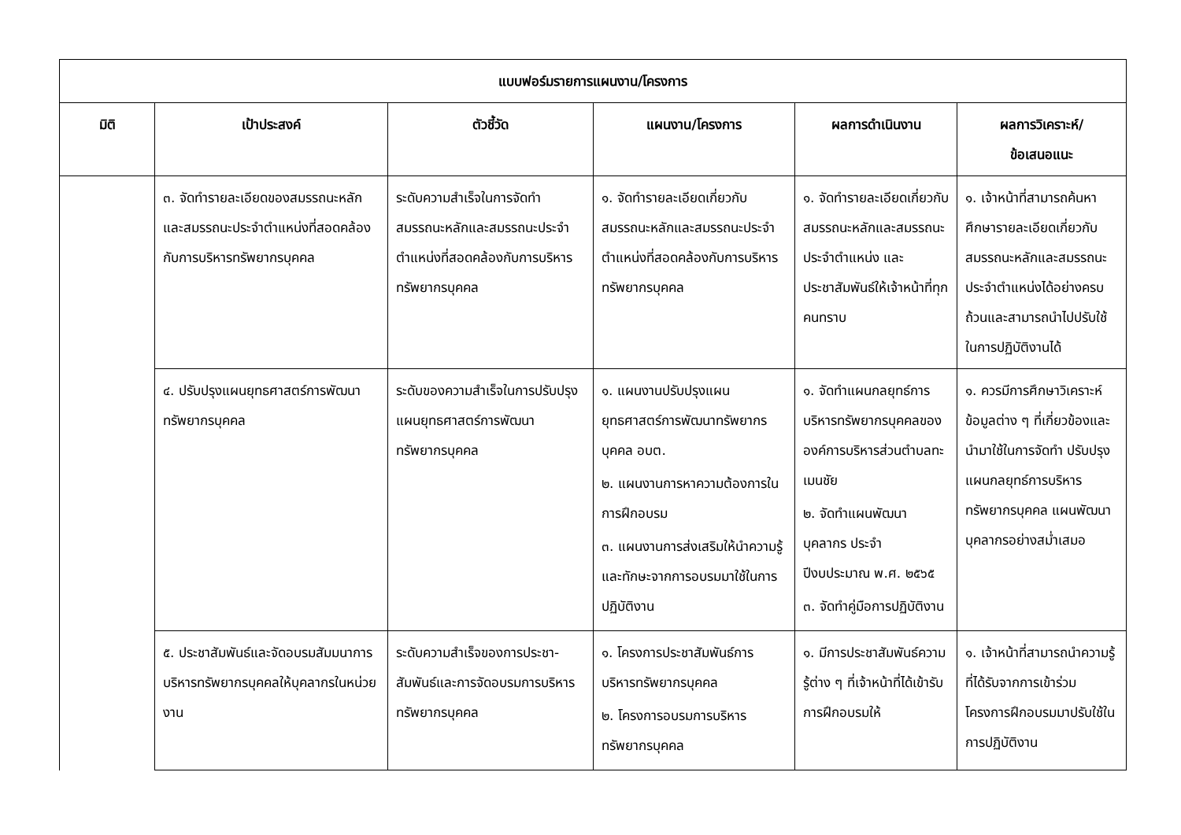| แบบฟอร์มรายการแผนงาน/โครงการ | | | | | |
| --- | --- | --- | --- | --- | --- |
| มิติ | เป้าประสงค์ | ตัวชี้วัด | แผนงาน/โครงการ | ผลการดำเนินงาน | ผลการวิเคราะห์/ ข้อเสนอแนะ |
| | ๓. จัดทำรายละเอียดของสมรรถนะหลักและสมรรถนะประจำตำแหน่งที่สอดคล้องกับการบริหารทรัพยากรบุคคล | ระดับความสำเร็จในการจัดทำสมรรถนะหลักและสมรรถนะประจำตำแหน่งที่สอดคล้องกับการบริหารทรัพยากรบุคคล | ๑. จัดทำรายละเอียดเกี่ยวกับสมรรถนะหลักและสมรรถนะประจำตำแหน่งที่สอดคล้องกับการบริหารทรัพยากรบุคคล | ๑. จัดทำรายละเอียดเกี่ยวกับสมรรถนะหลักและสมรรถนะประจำตำแหน่ง และประชาสัมพันธ์ให้เจ้าหน้าที่ทุกคนทราบ | ๑. เจ้าหน้าที่สามารถค้นหา ศึกษารายละเอียดเกี่ยวกับสมรรถนะหลักและสมรรถนะประจำตำแหน่งได้อย่างครบถ้วนและสามารถนำไปปรับใช้ในการปฏิบัติงานได้ |
| | ๔. ปรับปรุงแผนยุทธศาสตร์การพัฒนาทรัพยากรบุคคล | ระดับของความสำเร็จในการปรับปรุงแผนยุทธศาสตร์การพัฒนาทรัพยากรบุคคล | ๑. แผนงานปรับปรุงแผนยุทธศาสตร์การพัฒนาทรัพยากรบุคคล อบต. ๒. แผนงานการหาความต้องการในการฝึกอบรม ๓. แผนงานการส่งเสริมให้นำความรู้และทักษะจากการอบรมมาใช้ในการปฏิบัติงาน | ๑. จัดทำแผนกลยุทธ์การบริหารทรัพยากรบุคคลขององค์การบริหารส่วนตำบลทะเมนชัย ๒. จัดทำแผนพัฒนาบุคลากร ประจำปีงบประมาณ พ.ศ. ๒๕๖๕ ๓. จัดทำคู่มือการปฏิบัติงาน | ๑. ควรมีการศึกษาวิเคราะห์ข้อมูลต่าง ๆ ที่เกี่ยวข้องและนำมาใช้ในการจัดทำ ปรับปรุงแผนกลยุทธ์การบริหารทรัพยากรบุคคล แผนพัฒนาบุคลากรอย่างสม่ำเสมอ |
| | ๕. ประชาสัมพันธ์และจัดอบรมสัมมนาการบริหารทรัพยากรบุคคลให้บุคลากรในหน่วยงาน | ระดับความสำเร็จของการประชา-สัมพันธ์และการจัดอบรมการบริหารทรัพยากรบุคคล | ๑. โครงการประชาสัมพันธ์การบริหารทรัพยากรบุคคล ๒. โครงการอบรมการบริหารทรัพยากรบุคคล | ๑. มีการประชาสัมพันธ์ความรู้ต่าง ๆ ที่เจ้าหน้าที่ได้เข้ารับการฝึกอบรมให้ | ๑. เจ้าหน้าที่สามารถนำความรู้ที่ได้รับจากการเข้าร่วมโครงการฝึกอบรมมาปรับใช้ในการปฏิบัติงาน |